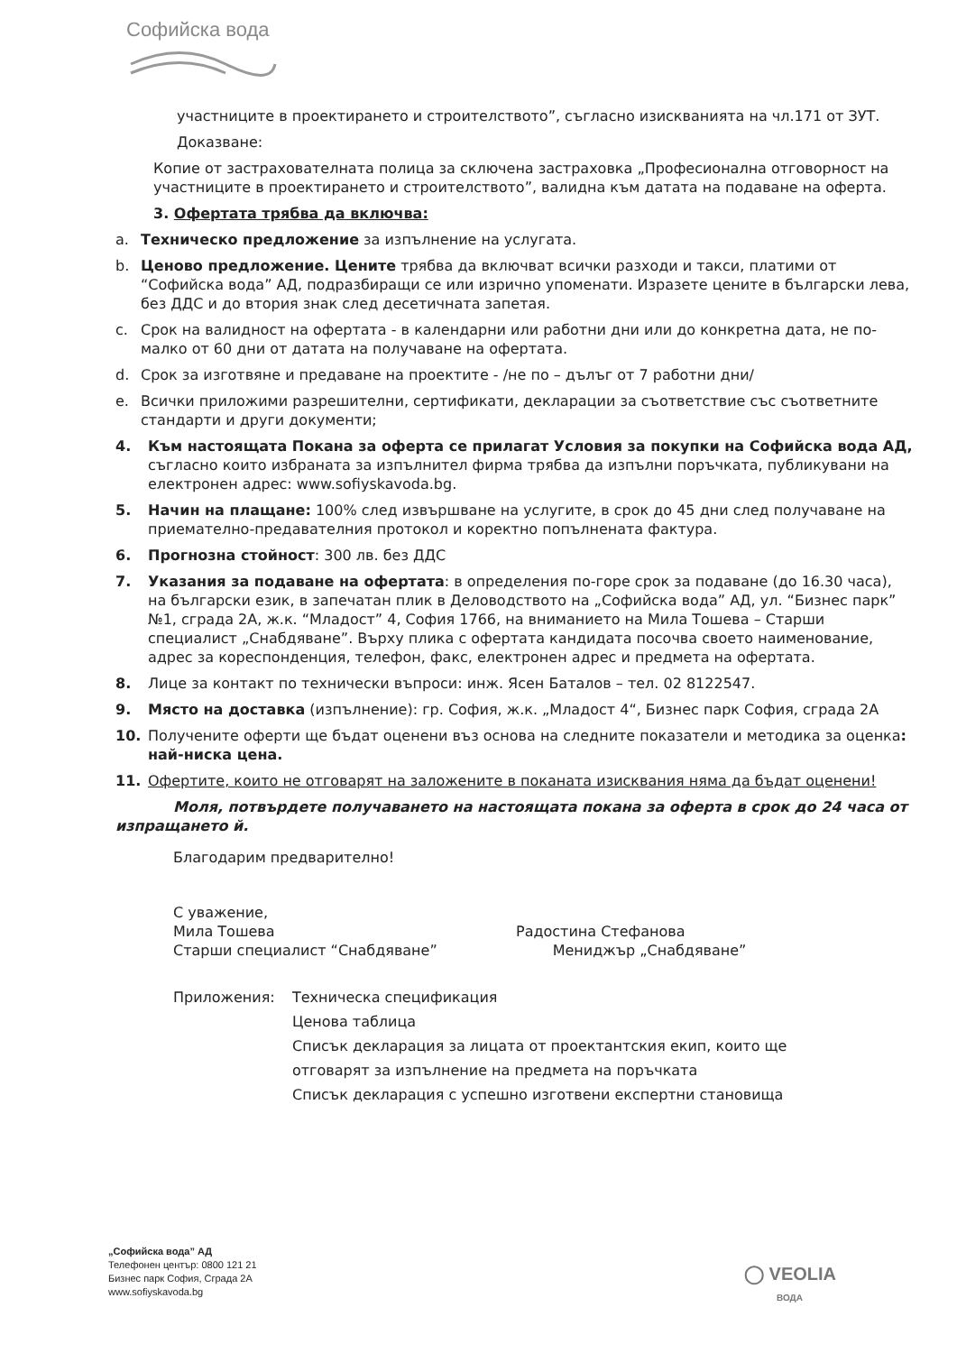Софийска вода
участниците в проектирането и строителството”, съгласно изискванията на чл.171 от ЗУТ.
Доказване:
Копие от застрахователната полица за сключена застраховка „Професионална отговорност на участниците в проектирането и строителството”, валидна към датата на подаване на оферта.
3. Офертата трябва да включва:
a. Техническо предложение за изпълнение на услугата.
b. Ценово предложение. Цените трябва да включват всички разходи и такси, платими от “Софийска вода” АД, подразбиращи се или изрично упоменати. Изразете цените в български лева, без ДДС и до втория знак след десетичната запетая.
c. Срок на валидност на офертата - в календарни или работни дни или до конкретна дата, не по-малко от 60 дни от датата на получаване на офертата.
d. Срок за изготвяне и предаване на проектите - /не по – дълъг от 7 работни дни/
e. Всички приложими разрешителни, сертификати, декларации за съответствие със съответните стандарти и други документи;
4. Към настоящата Покана за оферта се прилагат Условия за покупки на Софийска вода АД, съгласно които избраната за изпълнител фирма трябва да изпълни поръчката, публикувани на електронен адрес: www.sofiyskavoda.bg.
5. Начин на плащане: 100% след извършване на услугите, в срок до 45 дни след получаване на приемателно-предавателния протокол и коректно попълнената фактура.
6. Прогнозна стойност: 300 лв. без ДДС
7. Указания за подаване на офертата: в определения по-горе срок за подаване (до 16.30 часа), на български език, в запечатан плик в Деловодството на „Софийска вода” АД, ул. “Бизнес парк” №1, сграда 2А, ж.к. “Младост” 4, София 1766, на вниманието на Мила Тошева – Старши специалист „Снабдяване”. Върху плика с офертата кандидата посочва своето наименование, адрес за кореспонденция, телефон, факс, електронен адрес и предмета на офертата.
8. Лице за контакт по технически въпроси: инж. Ясен Баталов – тел. 02 8122547.
9. Място на доставка (изпълнение): гр. София, ж.к. „Младост 4“, Бизнес парк София, сграда 2А
10. Получените оферти ще бъдат оценени въз основа на следните показатели и методика за оценка: най-ниска цена.
11. Офертите, които не отговарят на заложените в поканата изисквания няма да бъдат оценени!
Моля, потвърдете получаването на настоящата покана за оферта в срок до 24 часа от изпращането й.
Благодарим предварително!
С уважение,
Мила Тошева
Старши специалист “Снабдяване”
Радостина Стефанова
Мениджър „Снабдяване”
Приложения: Техническа спецификация
Ценова таблица
Списък декларация за лицата от проектантския екип, които ще
отговарят за изпълнение на предмета на поръчката
Списък декларация с успешно изготвени експертни становища
„Софийска вода” АД
Телефонен център: 0800 121 21
Бизнес парк София, Сграда 2А
www.sofiyskavoda.bg
◯ VEOLIA
ВОДА